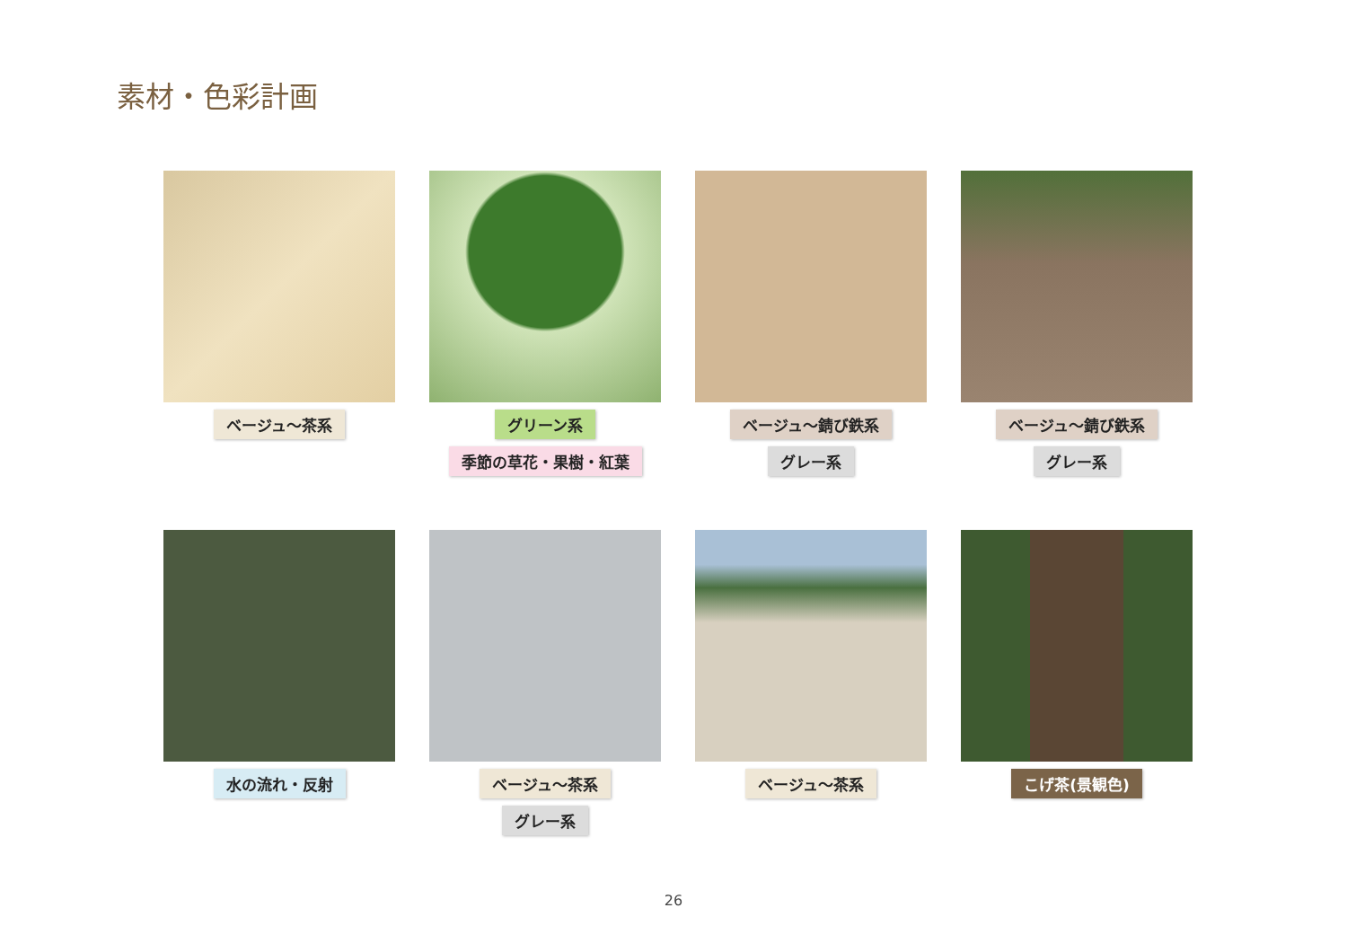素材・色彩計画
ベージュ〜茶系
グリーン系
季節の草花・果樹・紅葉
ベージュ〜錆び鉄系
グレー系
ベージュ〜錆び鉄系
グレー系
水の流れ・反射
ベージュ〜茶系
グレー系
ベージュ〜茶系
こげ茶(景観色)
26